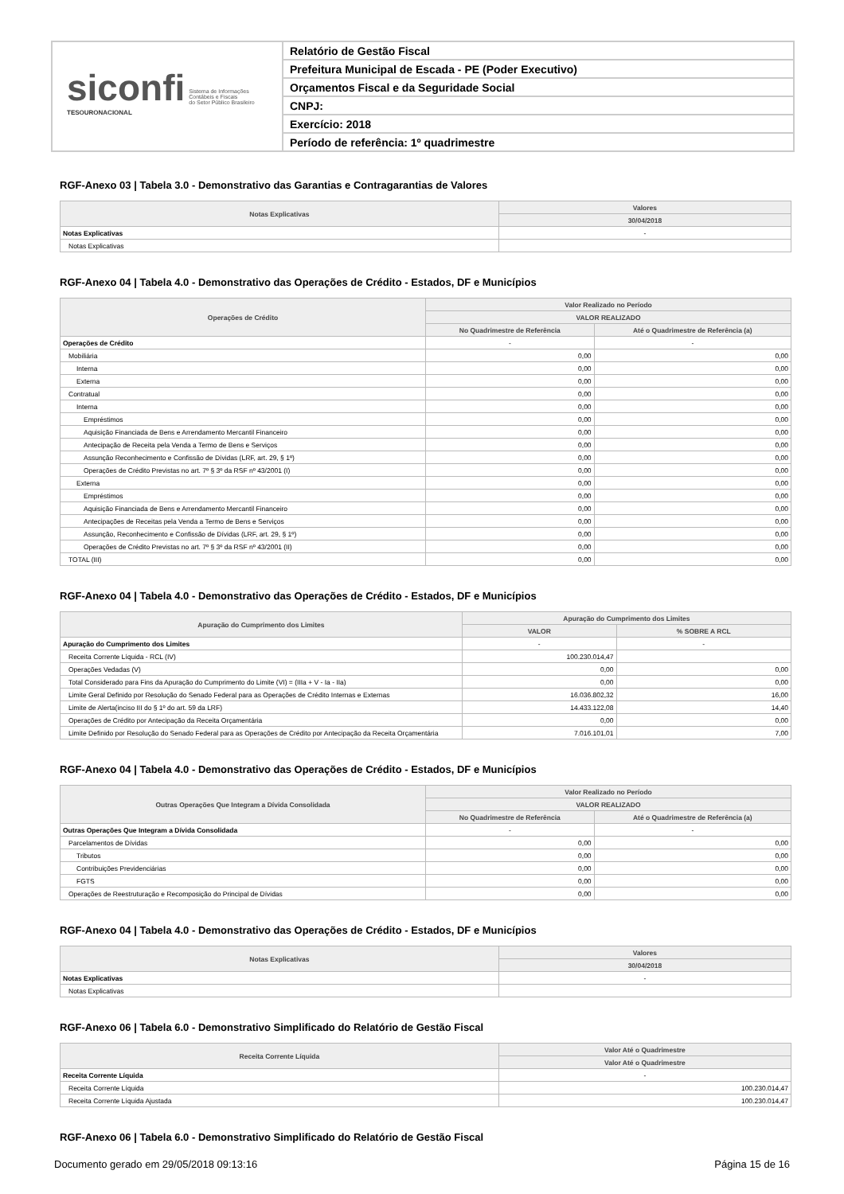siconfi Sistema de Informações
Contábeis e Fiscais
do Setor Público Brasileiro
TESOURONACIONAL
Relatório de Gestão Fiscal
Prefeitura Municipal de Escada - PE (Poder Executivo)
Orçamentos Fiscal e da Seguridade Social
CNPJ:
Exercício: 2018
Período de referência: 1º quadrimestre
RGF-Anexo 03 | Tabela 3.0 - Demonstrativo das Garantias e Contragarantias de Valores
| Notas Explicativas | Valores |
| --- | --- |
| | 30/04/2018 |
| Notas Explicativas | - |
| Notas Explicativas | |
RGF-Anexo 04 | Tabela 4.0 - Demonstrativo das Operações de Crédito - Estados, DF e Municípios
| Operações de Crédito | Valor Realizado no Período | |
| --- | --- | --- |
| | VALOR REALIZADO | |
| | No Quadrimestre de Referência | Até o Quadrimestre de Referência (a) |
| Operações de Crédito | - | - |
| Mobiliária | 0,00 | 0,00 |
| Interna | 0,00 | 0,00 |
| Externa | 0,00 | 0,00 |
| Contratual | 0,00 | 0,00 |
| Interna | 0,00 | 0,00 |
| Empréstimos | 0,00 | 0,00 |
| Aquisição Financiada de Bens e Arrendamento Mercantil Financeiro | 0,00 | 0,00 |
| Antecipação de Receita pela Venda a Termo de Bens e Serviços | 0,00 | 0,00 |
| Assunção Reconhecimento e Confissão de Dívidas (LRF, art. 29, § 1º) | 0,00 | 0,00 |
| Operações de Crédito Previstas no art. 7º § 3º da RSF nº 43/2001 (I) | 0,00 | 0,00 |
| Externa | 0,00 | 0,00 |
| Empréstimos | 0,00 | 0,00 |
| Aquisição Financiada de Bens e Arrendamento Mercantil Financeiro | 0,00 | 0,00 |
| Antecipações de Receitas pela Venda a Termo de Bens e Serviços | 0,00 | 0,00 |
| Assunção, Reconhecimento e Confissão de Dívidas (LRF, art. 29, § 1º) | 0,00 | 0,00 |
| Operações de Crédito Previstas no art. 7º § 3º da RSF nº 43/2001 (II) | 0,00 | 0,00 |
| TOTAL (III) | 0,00 | 0,00 |
RGF-Anexo 04 | Tabela 4.0 - Demonstrativo das Operações de Crédito - Estados, DF e Municípios
| Apuração do Cumprimento dos Limites | Apuração do Cumprimento dos Limites | |
| --- | --- | --- |
| | VALOR | % SOBRE A RCL |
| Apuração do Cumprimento dos Limites | - | - |
| Receita Corrente Líquida - RCL (IV) | 100.230.014,47 | |
| Operações Vedadas (V) | 0,00 | 0,00 |
| Total Considerado para Fins da Apuração do Cumprimento do Limite (VI) = (IIIa + V - Ia - IIa) | 0,00 | 0,00 |
| Limite Geral Definido por Resolução do Senado Federal para as Operações de Crédito Internas e Externas | 16.036.802,32 | 16,00 |
| Limite de Alerta(inciso III do § 1º do art. 59 da LRF) | 14.433.122,08 | 14,40 |
| Operações de Crédito por Antecipação da Receita Orçamentária | 0,00 | 0,00 |
| Limite Definido por Resolução do Senado Federal para as Operações de Crédito por Antecipação da Receita Orçamentária | 7.016.101,01 | 7,00 |
RGF-Anexo 04 | Tabela 4.0 - Demonstrativo das Operações de Crédito - Estados, DF e Municípios
| Outras Operações Que Integram a Dívida Consolidada | Valor Realizado no Período | |
| --- | --- | --- |
| | VALOR REALIZADO | |
| | No Quadrimestre de Referência | Até o Quadrimestre de Referência (a) |
| Outras Operações Que Integram a Dívida Consolidada | - | - |
| Parcelamentos de Dívidas | 0,00 | 0,00 |
| Tributos | 0,00 | 0,00 |
| Contribuições Previdenciárias | 0,00 | 0,00 |
| FGTS | 0,00 | 0,00 |
| Operações de Reestruturação e Recomposição do Principal de Dívidas | 0,00 | 0,00 |
RGF-Anexo 04 | Tabela 4.0 - Demonstrativo das Operações de Crédito - Estados, DF e Municípios
| Notas Explicativas | Valores |
| --- | --- |
| | 30/04/2018 |
| Notas Explicativas | - |
| Notas Explicativas | |
RGF-Anexo 06 | Tabela 6.0 - Demonstrativo Simplificado do Relatório de Gestão Fiscal
| Receita Corrente Líquida | Valor Até o Quadrimestre |
| --- | --- |
| | Valor Até o Quadrimestre |
| Receita Corrente Líquida | - |
| Receita Corrente Líquida | 100.230.014,47 |
| Receita Corrente Líquida Ajustada | 100.230.014,47 |
RGF-Anexo 06 | Tabela 6.0 - Demonstrativo Simplificado do Relatório de Gestão Fiscal
Documento gerado em 29/05/2018 09:13:16 Página 15 de 16